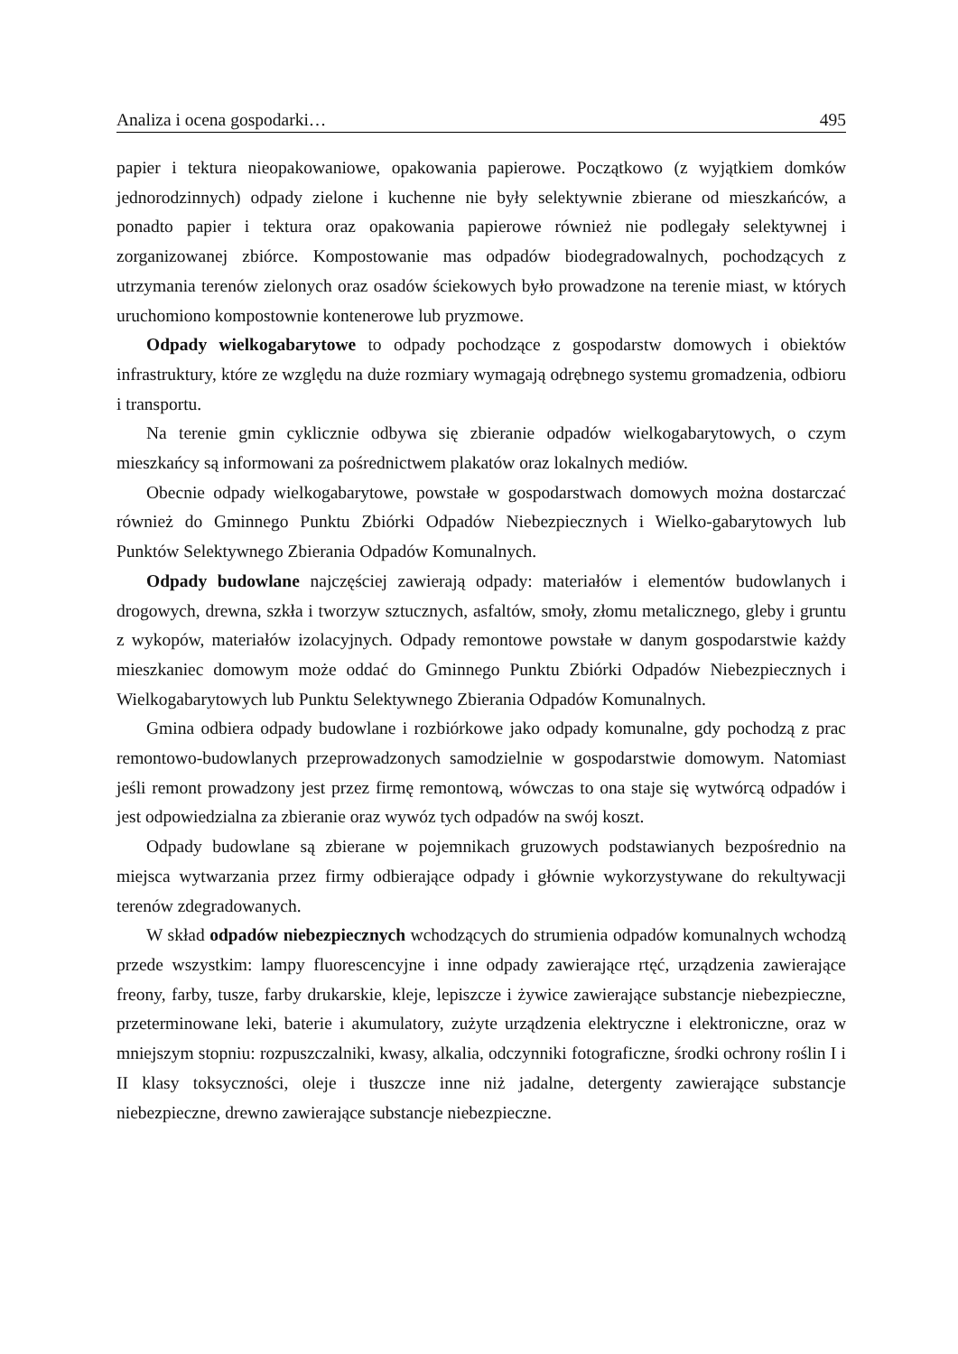Analiza i ocena gospodarki… 495
papier i tektura nieopakowaniowe, opakowania papierowe. Początkowo (z wyjątkiem domków jednorodzinnych) odpady zielone i kuchenne nie były selektywnie zbierane od mieszkańców, a ponadto papier i tektura oraz opakowania papierowe również nie podlegały selektywnej i zorganizowanej zbiórce. Kompostowanie mas odpadów biodegradowalnych, pochodzących z utrzymania terenów zielonych oraz osadów ściekowych było prowadzone na terenie miast, w których uruchomiono kompostownie kontenerowe lub pryzmowe.
Odpady wielkogabarytowe to odpady pochodzące z gospodarstw domowych i obiektów infrastruktury, które ze względu na duże rozmiary wymagają odrębnego systemu gromadzenia, odbioru i transportu.
Na terenie gmin cyklicznie odbywa się zbieranie odpadów wielkogabarytowych, o czym mieszkańcy są informowani za pośrednictwem plakatów oraz lokalnych mediów.
Obecnie odpady wielkogabarytowe, powstałe w gospodarstwach domowych można dostarczać również do Gminnego Punktu Zbiórki Odpadów Niebezpiecznych i Wielko-gabarytowych lub Punktów Selektywnego Zbierania Odpadów Komunalnych.
Odpady budowlane najczęściej zawierają odpady: materiałów i elementów budowlanych i drogowych, drewna, szkła i tworzyw sztucznych, asfaltów, smoły, złomu metalicznego, gleby i gruntu z wykopów, materiałów izolacyjnych. Odpady remontowe powstałe w danym gospodarstwie każdy mieszkaniec domowym może oddać do Gminnego Punktu Zbiórki Odpadów Niebezpiecznych i Wielkogabarytowych lub Punktu Selektywnego Zbierania Odpadów Komunalnych.
Gmina odbiera odpady budowlane i rozbiórkowe jako odpady komunalne, gdy pochodzą z prac remontowo-budowlanych przeprowadzonych samodzielnie w gospodarstwie domowym. Natomiast jeśli remont prowadzony jest przez firmę remontową, wówczas to ona staje się wytwórcą odpadów i jest odpowiedzialna za zbieranie oraz wywóz tych odpadów na swój koszt.
Odpady budowlane są zbierane w pojemnikach gruzowych podstawianych bezpośrednio na miejsca wytwarzania przez firmy odbierające odpady i głównie wykorzystywane do rekultywacji terenów zdegradowanych.
W skład odpadów niebezpiecznych wchodzących do strumienia odpadów komunalnych wchodzą przede wszystkim: lampy fluorescencyjne i inne odpady zawierające rtęć, urządzenia zawierające freony, farby, tusze, farby drukarskie, kleje, lepiszcze i żywice zawierające substancje niebezpieczne, przeterminowane leki, baterie i akumulatory, zużyte urządzenia elektryczne i elektroniczne, oraz w mniejszym stopniu: rozpuszczalniki, kwasy, alkalia, odczynniki fotograficzne, środki ochrony roślin I i II klasy toksyczności, oleje i tłuszcze inne niż jadalne, detergenty zawierające substancje niebezpieczne, drewno zawierające substancje niebezpieczne.